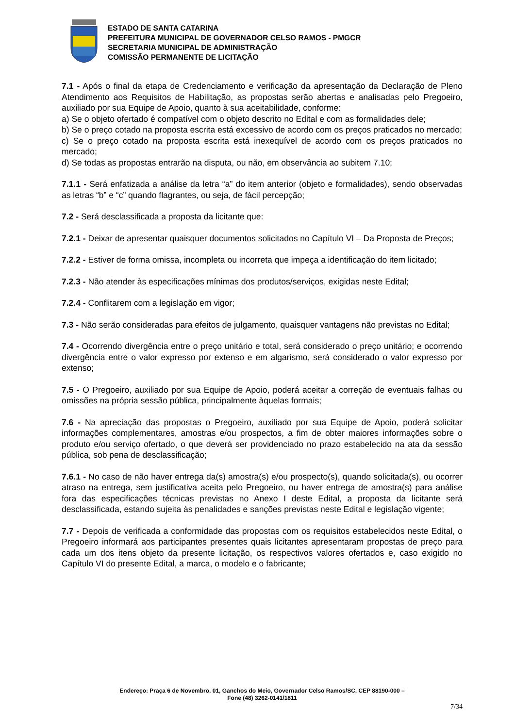ESTADO DE SANTA CATARINA
PREFEITURA MUNICIPAL DE GOVERNADOR CELSO RAMOS - PMGCR
SECRETARIA MUNICIPAL DE ADMINISTRAÇÃO
COMISSÃO PERMANENTE DE LICITAÇÃO
7.1 - Após o final da etapa de Credenciamento e verificação da apresentação da Declaração de Pleno Atendimento aos Requisitos de Habilitação, as propostas serão abertas e analisadas pelo Pregoeiro, auxiliado por sua Equipe de Apoio, quanto à sua aceitabilidade, conforme:
a) Se o objeto ofertado é compatível com o objeto descrito no Edital e com as formalidades dele;
b) Se o preço cotado na proposta escrita está excessivo de acordo com os preços praticados no mercado;
c) Se o preço cotado na proposta escrita está inexequível de acordo com os preços praticados no mercado;
d) Se todas as propostas entrarão na disputa, ou não, em observância ao subitem 7.10;
7.1.1 - Será enfatizada a análise da letra “a” do item anterior (objeto e formalidades), sendo observadas as letras “b” e “c” quando flagrantes, ou seja, de fácil percepção;
7.2 - Será desclassificada a proposta da licitante que:
7.2.1 - Deixar de apresentar quaisquer documentos solicitados no Capítulo VI – Da Proposta de Preços;
7.2.2 - Estiver de forma omissa, incompleta ou incorreta que impeça a identificação do item licitado;
7.2.3 - Não atender às especificações mínimas dos produtos/serviços, exigidas neste Edital;
7.2.4 - Conflitarem com a legislação em vigor;
7.3 - Não serão consideradas para efeitos de julgamento, quaisquer vantagens não previstas no Edital;
7.4 - Ocorrendo divergência entre o preço unitário e total, será considerado o preço unitário; e ocorrendo divergência entre o valor expresso por extenso e em algarismo, será considerado o valor expresso por extenso;
7.5 - O Pregoeiro, auxiliado por sua Equipe de Apoio, poderá aceitar a correção de eventuais falhas ou omissões na própria sessão pública, principalmente àquelas formais;
7.6 - Na apreciação das propostas o Pregoeiro, auxiliado por sua Equipe de Apoio, poderá solicitar informações complementares, amostras e/ou prospectos, a fim de obter maiores informações sobre o produto e/ou serviço ofertado, o que deverá ser providenciado no prazo estabelecido na ata da sessão pública, sob pena de desclassificação;
7.6.1 - No caso de não haver entrega da(s) amostra(s) e/ou prospecto(s), quando solicitada(s), ou ocorrer atraso na entrega, sem justificativa aceita pelo Pregoeiro, ou haver entrega de amostra(s) para análise fora das especificações técnicas previstas no Anexo I deste Edital, a proposta da licitante será desclassificada, estando sujeita às penalidades e sanções previstas neste Edital e legislação vigente;
7.7 - Depois de verificada a conformidade das propostas com os requisitos estabelecidos neste Edital, o Pregoeiro informará aos participantes presentes quais licitantes apresentaram propostas de preço para cada um dos itens objeto da presente licitação, os respectivos valores ofertados e, caso exigido no Capítulo VI do presente Edital, a marca, o modelo e o fabricante;
Endereço: Praça 6 de Novembro, 01, Ganchos do Meio, Governador Celso Ramos/SC, CEP 88190-000 –
Fone (48) 3262-0141/1811
7/34